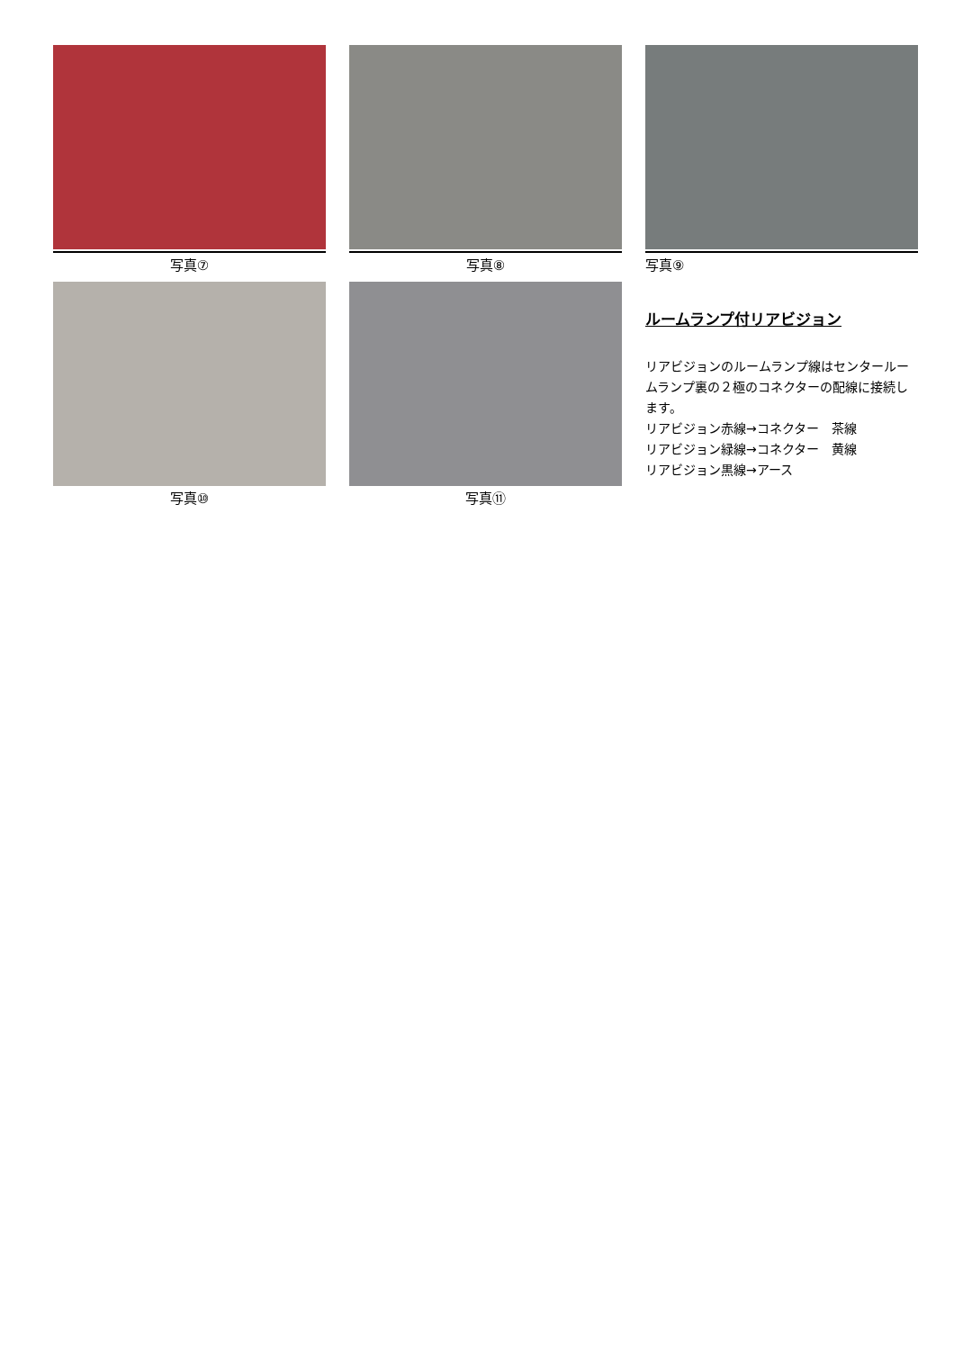写真⑦ 写真⑧ 写真⑨
写真⑩ 写真⑪
ルームランプ付リアビジョン
リアビジョンのルームランプ線はセンタールームランプ裏の２極のコネクターの配線に接続します。
リアビジョン赤線→コネクター　茶線
リアビジョン緑線→コネクター　黄線
リアビジョン黒線→アース